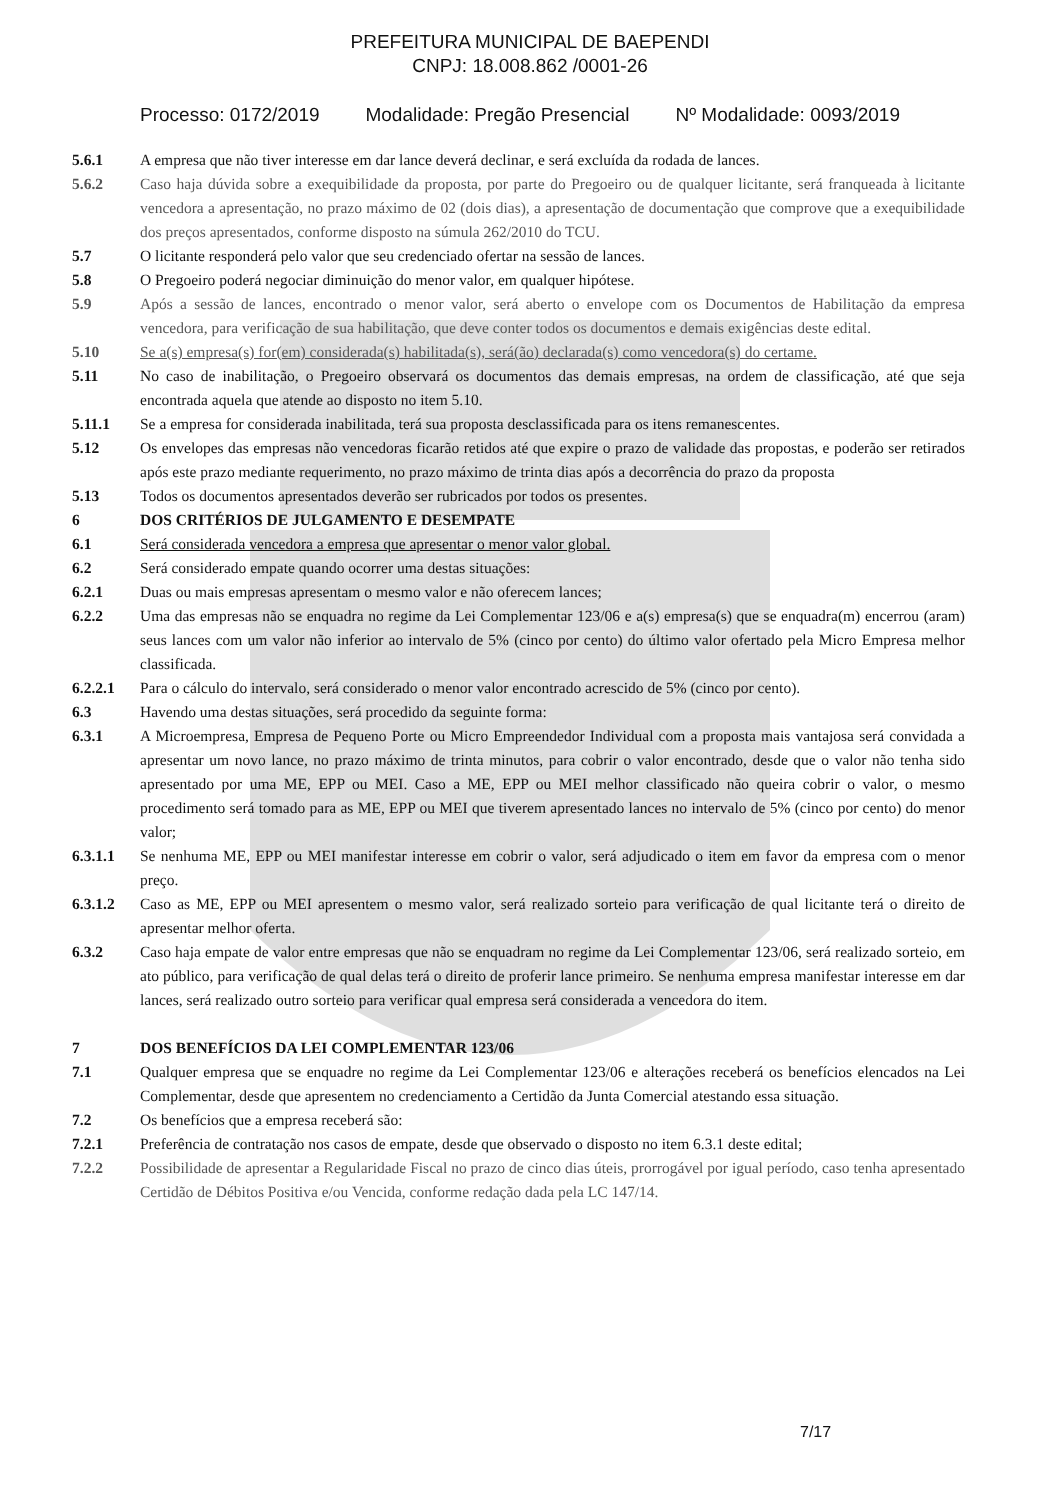PREFEITURA MUNICIPAL DE BAEPENDI
CNPJ: 18.008.862 /0001-26
Processo: 0172/2019 Modalidade: Pregão Presencial Nº Modalidade: 0093/2019
5.6.1 A empresa que não tiver interesse em dar lance deverá declinar, e será excluída da rodada de lances.
5.6.2 Caso haja dúvida sobre a exequibilidade da proposta, por parte do Pregoeiro ou de qualquer licitante, será franqueada à licitante vencedora a apresentação, no prazo máximo de 02 (dois dias), a apresentação de documentação que comprove que a exequibilidade dos preços apresentados, conforme disposto na súmula 262/2010 do TCU.
5.7 O licitante responderá pelo valor que seu credenciado ofertar na sessão de lances.
5.8 O Pregoeiro poderá negociar diminuição do menor valor, em qualquer hipótese.
5.9 Após a sessão de lances, encontrado o menor valor, será aberto o envelope com os Documentos de Habilitação da empresa vencedora, para verificação de sua habilitação, que deve conter todos os documentos e demais exigências deste edital.
5.10 Se a(s) empresa(s) for(em) considerada(s) habilitada(s), será(ão) declarada(s) como vencedora(s) do certame.
5.11 No caso de inabilitação, o Pregoeiro observará os documentos das demais empresas, na ordem de classificação, até que seja encontrada aquela que atende ao disposto no item 5.10.
5.11.1 Se a empresa for considerada inabilitada, terá sua proposta desclassificada para os itens remanescentes.
5.12 Os envelopes das empresas não vencedoras ficarão retidos até que expire o prazo de validade das propostas, e poderão ser retirados após este prazo mediante requerimento, no prazo máximo de trinta dias após a decorrência do prazo da proposta
5.13 Todos os documentos apresentados deverão ser rubricados por todos os presentes.
6 DOS CRITÉRIOS DE JULGAMENTO E DESEMPATE
6.1 Será considerada vencedora a empresa que apresentar o menor valor global.
6.2 Será considerado empate quando ocorrer uma destas situações:
6.2.1 Duas ou mais empresas apresentam o mesmo valor e não oferecem lances;
6.2.2 Uma das empresas não se enquadra no regime da Lei Complementar 123/06 e a(s) empresa(s) que se enquadra(m) encerrou (aram) seus lances com um valor não inferior ao intervalo de 5% (cinco por cento) do último valor ofertado pela Micro Empresa melhor classificada.
6.2.2.1 Para o cálculo do intervalo, será considerado o menor valor encontrado acrescido de 5% (cinco por cento).
6.3 Havendo uma destas situações, será procedido da seguinte forma:
6.3.1 A Microempresa, Empresa de Pequeno Porte ou Micro Empreendedor Individual com a proposta mais vantajosa será convidada a apresentar um novo lance, no prazo máximo de trinta minutos, para cobrir o valor encontrado, desde que o valor não tenha sido apresentado por uma ME, EPP ou MEI. Caso a ME, EPP ou MEI melhor classificado não queira cobrir o valor, o mesmo procedimento será tomado para as ME, EPP ou MEI que tiverem apresentado lances no intervalo de 5% (cinco por cento) do menor valor;
6.3.1.1 Se nenhuma ME, EPP ou MEI manifestar interesse em cobrir o valor, será adjudicado o item em favor da empresa com o menor preço.
6.3.1.2 Caso as ME, EPP ou MEI apresentem o mesmo valor, será realizado sorteio para verificação de qual licitante terá o direito de apresentar melhor oferta.
6.3.2 Caso haja empate de valor entre empresas que não se enquadram no regime da Lei Complementar 123/06, será realizado sorteio, em ato público, para verificação de qual delas terá o direito de proferir lance primeiro. Se nenhuma empresa manifestar interesse em dar lances, será realizado outro sorteio para verificar qual empresa será considerada a vencedora do item.
7 DOS BENEFÍCIOS DA LEI COMPLEMENTAR 123/06
7.1 Qualquer empresa que se enquadre no regime da Lei Complementar 123/06 e alterações receberá os benefícios elencados na Lei Complementar, desde que apresentem no credenciamento a Certidão da Junta Comercial atestando essa situação.
7.2 Os benefícios que a empresa receberá são:
7.2.1 Preferência de contratação nos casos de empate, desde que observado o disposto no item 6.3.1 deste edital;
7.2.2 Possibilidade de apresentar a Regularidade Fiscal no prazo de cinco dias úteis, prorrogável por igual período, caso tenha apresentado Certidão de Débitos Positiva e/ou Vencida, conforme redação dada pela LC 147/14.
7/17